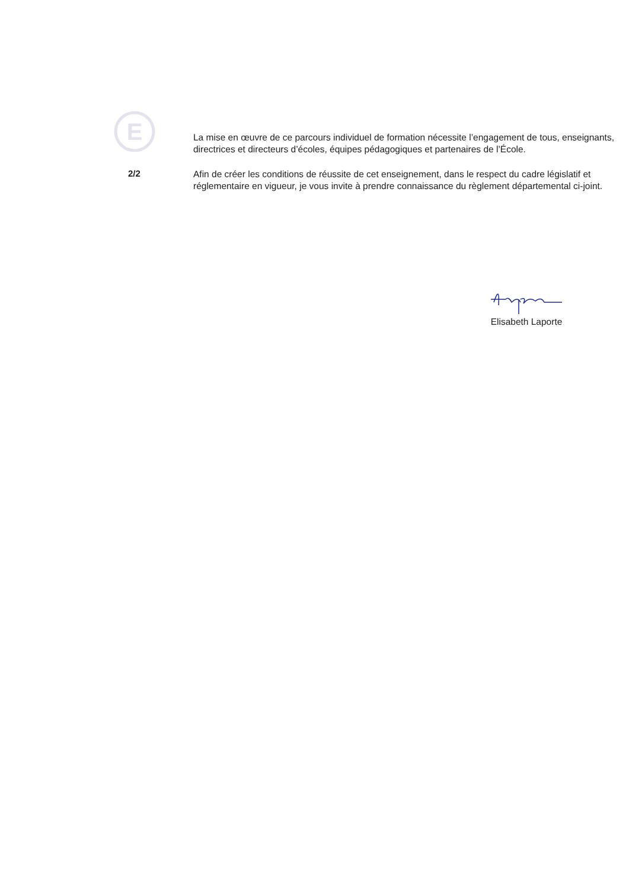E
La mise en œuvre de ce parcours individuel de formation nécessite l’engagement de tous, enseignants, directrices et directeurs d’écoles, équipes pédagogiques et partenaires de l’École.
2/2
Afin de créer les conditions de réussite de cet enseignement, dans le respect du cadre législatif et réglementaire en vigueur, je vous invite à prendre connaissance du règlement départemental ci-joint.
Elisabeth Laporte